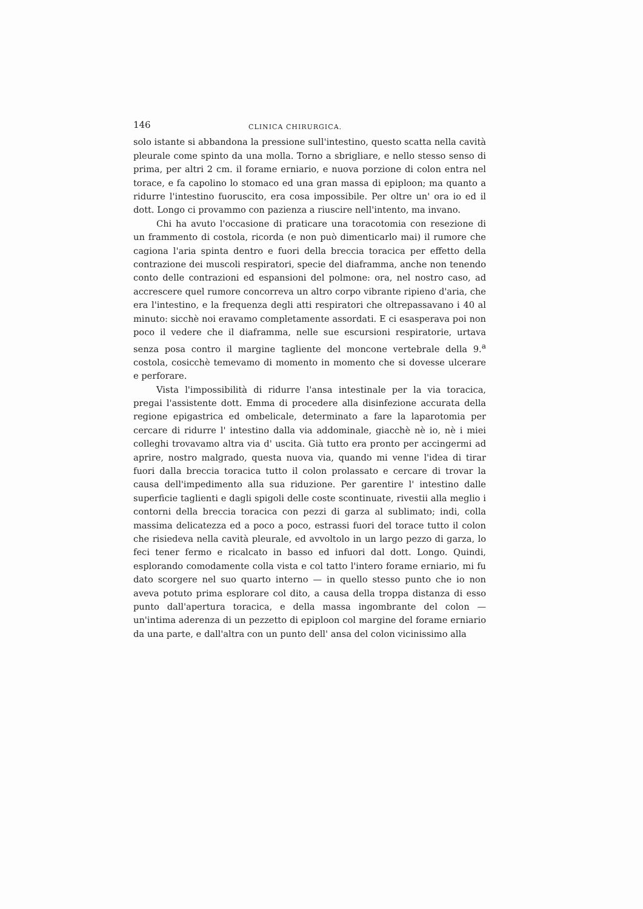146 CLINICA CHIRURGICA.
solo istante si abbandona la pressione sull'intestino, questo scatta nella cavità pleurale come spinto da una molla. Torno a sbrigliare, e nello stesso senso di prima, per altri 2 cm. il forame erniario, e nuova porzione di colon entra nel torace, e fa capolino lo stomaco ed una gran massa di epiploon; ma quanto a ridurre l'intestino fuoruscito, era cosa impossibile. Per oltre un' ora io ed il dott. Longo ci provammo con pazienza a riuscire nell'intento, ma invano.
Chi ha avuto l'occasione di praticare una toracotomia con resezione di un frammento di costola, ricorda (e non può dimenticarlo mai) il rumore che cagiona l'aria spinta dentro e fuori della breccia toracica per effetto della contrazione dei muscoli respiratori, specie del diaframma, anche non tenendo conto delle contrazioni ed espansioni del polmone: ora, nel nostro caso, ad accrescere quel rumore concorreva un altro corpo vibrante ripieno d'aria, che era l'intestino, e la frequenza degli atti respiratori che oltrepassavano i 40 al minuto: sicchè noi eravamo completamente assordati. E ci esasperava poi non poco il vedere che il diaframma, nelle sue escursioni respiratorie, urtava senza posa contro il margine tagliente del moncone vertebrale della 9.<sup>a</sup> costola, cosicchè temevamo di momento in momento che si dovesse ulcerare e perforare.
Vista l'impossibilità di ridurre l'ansa intestinale per la via toracica, pregai l'assistente dott. Emma di procedere alla disinfezione accurata della regione epigastrica ed ombelicale, determinato a fare la laparotomia per cercare di ridurre l' intestino dalla via addominale, giacchè nè io, nè i miei colleghi trovavamo altra via d' uscita. Già tutto era pronto per accingermi ad aprire, nostro malgrado, questa nuova via, quando mi venne l'idea di tirar fuori dalla breccia toracica tutto il colon prolassato e cercare di trovar la causa dell'impedimento alla sua riduzione. Per garentire l' intestino dalle superficie taglienti e dagli spigoli delle coste scontinuate, rivestii alla meglio i contorni della breccia toracica con pezzi di garza al sublimato; indi, colla massima delicatezza ed a poco a poco, estrassi fuori del torace tutto il colon che risiedeva nella cavità pleurale, ed avvoltolo in un largo pezzo di garza, lo feci tener fermo e ricalcato in basso ed infuori dal dott. Longo. Quindi, esplorando comodamente colla vista e col tatto l'intero forame erniario, mi fu dato scorgere nel suo quarto interno — in quello stesso punto che io non aveva potuto prima esplorare col dito, a causa della troppa distanza di esso punto dall'apertura toracica, e della massa ingombrante del colon — un'intima aderenza di un pezzetto di epiploon col margine del forame erniario da una parte, e dall'altra con un punto dell' ansa del colon vicinissimo alla